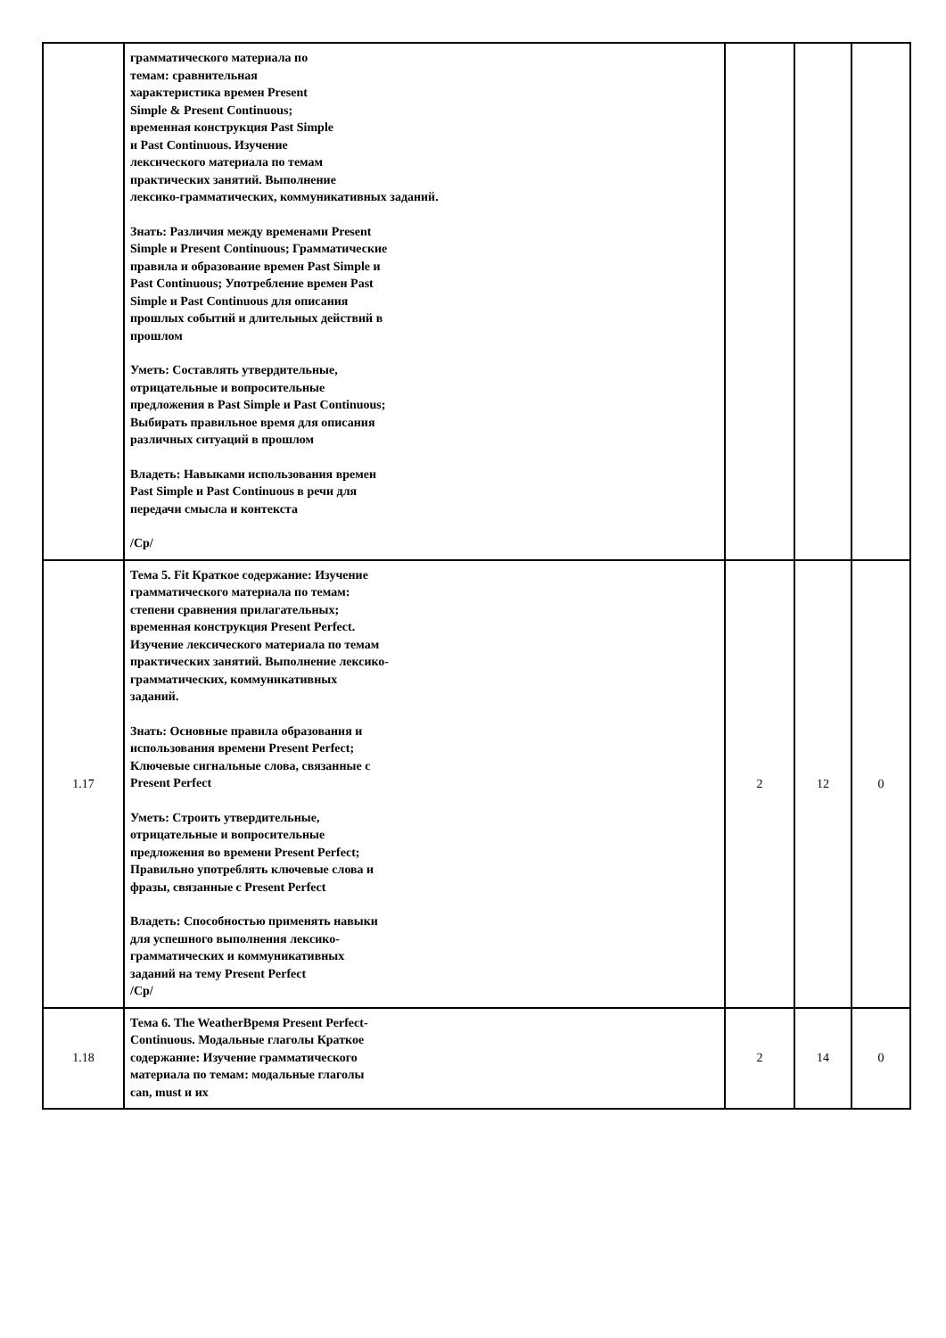| | грамматического материала по темам: сравнительная характеристика времен Present Simple & Present Continuous; временная конструкция Past Simple и Past Continuous. Изучение лексического материала по темам практических занятий. Выполнение лексико-грамматических, коммуникативных заданий. Знать: Различия между временами Present Simple и Present Continuous; Грамматические правила и образование времен Past Simple и Past Continuous; Употребление времен Past Simple и Past Continuous для описания прошлых событий и длительных действий в прошлом Уметь: Составлять утвердительные, отрицательные и вопросительные предложения в Past Simple и Past Continuous; Выбирать правильное время для описания различных ситуаций в прошлом Владеть: Навыками использования времен Past Simple и Past Continuous в речи для передачи смысла и контекста /Ср/ | | | |
| 1.17 | Тема 5. Fit Краткое содержание: Изучение грамматического материала по темам: степени сравнения прилагательных; временная конструкция Present Perfect. Изучение лексического материала по темам практических занятий. Выполнение лексико-грамматических, коммуникативных заданий. Знать: Основные правила образования и использования времени Present Perfect; Ключевые сигнальные слова, связанные с Present Perfect Уметь: Строить утвердительные, отрицательные и вопросительные предложения во времени Present Perfect; Правильно употреблять ключевые слова и фразы, связанные с Present Perfect Владеть: Способностью применять навыки для успешного выполнения лексико-грамматических и коммуникативных заданий на тему Present Perfect /Ср/ | 2 | 12 | 0 |
| 1.18 | Тема 6. The WeatherВремя Present Perfect-Continuous. Модальные глаголы Краткое содержание: Изучение грамматического материала по темам: модальные глаголы can, must и их | 2 | 14 | 0 |